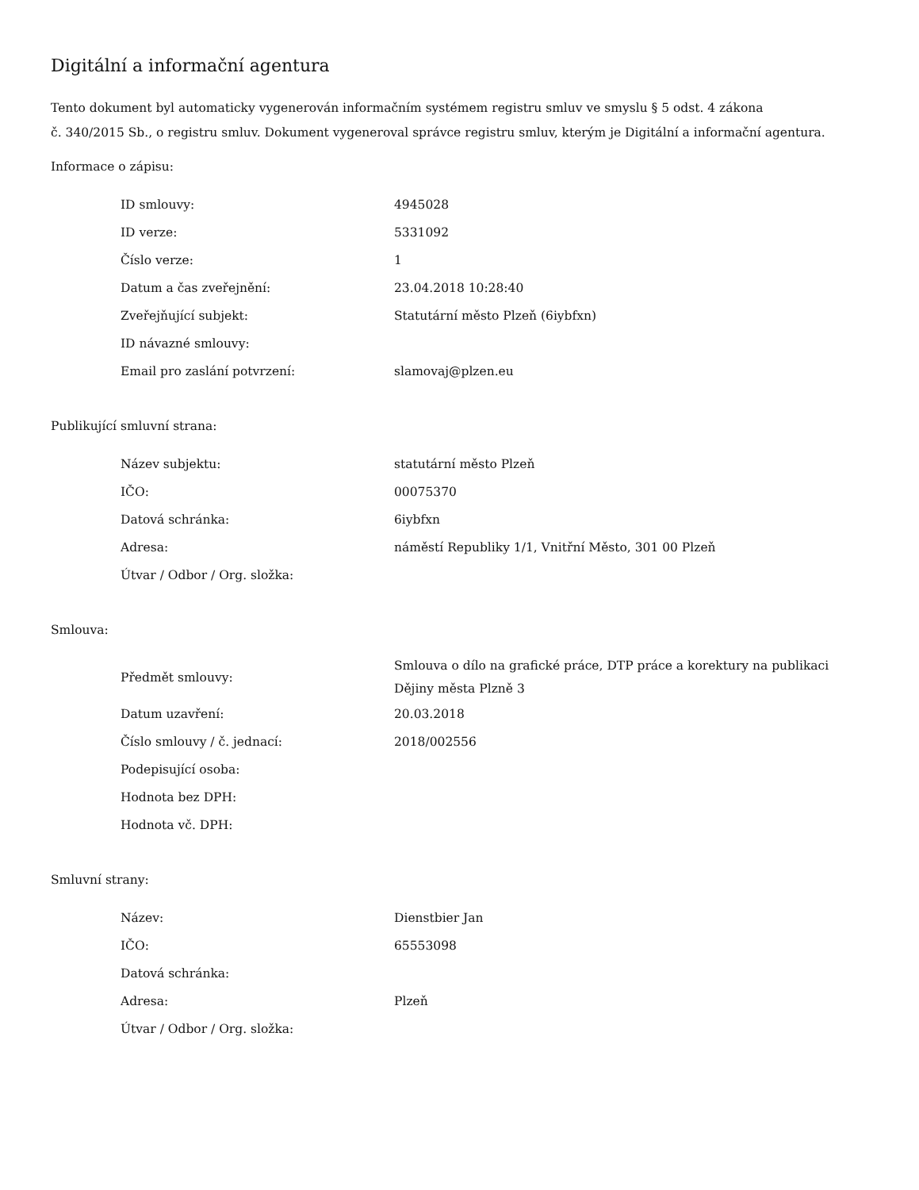Digitální a informační agentura
Tento dokument byl automaticky vygenerován informačním systémem registru smluv ve smyslu § 5 odst. 4 zákona
č. 340/2015 Sb., o registru smluv. Dokument vygeneroval správce registru smluv, kterým je Digitální a informační agentura.
Informace o zápisu:
| ID smlouvy: | 4945028 |
| ID verze: | 5331092 |
| Číslo verze: | 1 |
| Datum a čas zveřejnění: | 23.04.2018 10:28:40 |
| Zveřejňující subjekt: | Statutární město Plzeň (6iybfxn) |
| ID návazné smlouvy: | |
| Email pro zaslání potvrzení: | slamovaj@plzen.eu |
Publikující smluvní strana:
| Název subjektu: | statutární město Plzeň |
| IČO: | 00075370 |
| Datová schránka: | 6iybfxn |
| Adresa: | náměstí Republiky 1/1, Vnitřní Město, 301 00 Plzeň |
| Útvar / Odbor / Org. složka: | |
Smlouva:
| Předmět smlouvy: | Smlouva o dílo na grafické práce, DTP práce a korektury na publikaci Dějiny města Plzně 3 |
| Datum uzavření: | 20.03.2018 |
| Číslo smlouvy / č. jednací: | 2018/002556 |
| Podepisující osoba: | |
| Hodnota bez DPH: | |
| Hodnota vč. DPH: | |
Smluvní strany:
| Název: | Dienstbier Jan |
| IČO: | 65553098 |
| Datová schránka: | |
| Adresa: | Plzeň |
| Útvar / Odbor / Org. složka: | |